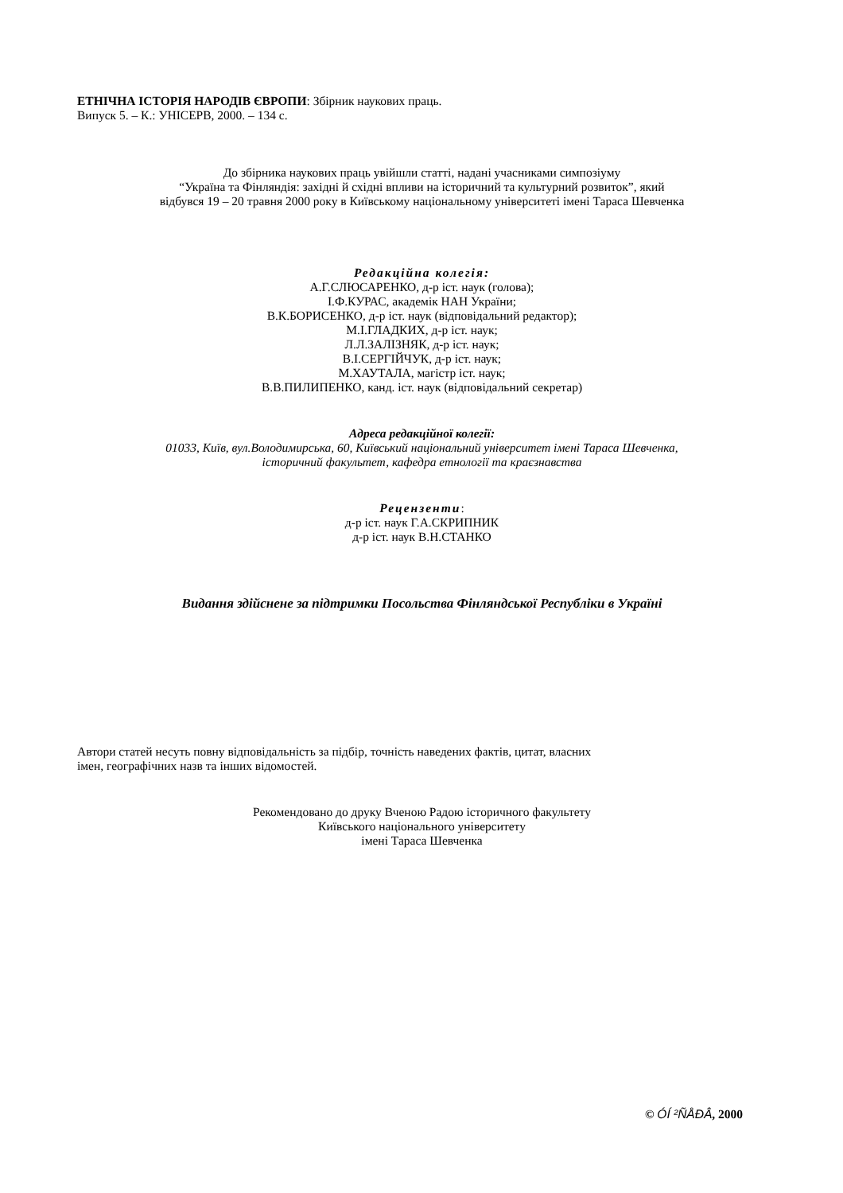ЕТНІЧНА ІСТОРІЯ НАРОДІВ ЄВРОПИ: Збірник наукових праць.
Випуск 5. – К.: УНІСЕРВ, 2000. – 134 с.
До збірника наукових праць увійшли статті, надані учасниками симпозіуму
“Україна та Фінляндія: західні й східні впливи на історичний та культурний розвиток”, який
відбувся 19 – 20 травня 2000 року в Київському національному університеті імені Тараса Шевченка
Редакційна колегія:
А.Г.СЛЮСАРЕНКО, д-р іст. наук (голова);
І.Ф.КУРАС, академік НАН України;
В.К.БОРИСЕНКО, д-р іст. наук (відповідальний редактор);
М.І.ГЛАДКИХ, д-р іст. наук;
Л.Л.ЗАЛІЗНЯК, д-р іст. наук;
В.І.СЕРГІЙЧУК, д-р іст. наук;
М.ХАУТАЛА, магістр іст. наук;
В.В.ПИЛИПЕНКО, канд. іст. наук (відповідальний секретар)
Адреса редакційної колегії:
01033, Київ, вул.Володимирська, 60, Київський національний університет імені Тараса Шевченка,
історичний факультет, кафедра етнології та краєзнавства
Рецензенти:
д-р іст. наук Г.А.СКРИПНИК
д-р іст. наук В.Н.СТАНКО
Видання здійснене за підтримки Посольства Фінляндської Республіки в Україні
Автори статей несуть повну відповідальність за підбір, точність наведених фактів, цитат, власних
імен, географічних назв та інших відомостей.
Рекомендовано до друку Вченою Радою історичного факультету
Київського національного університету
імені Тараса Шевченка
© ÓÍ ²ÑÅÐÂ, 2000